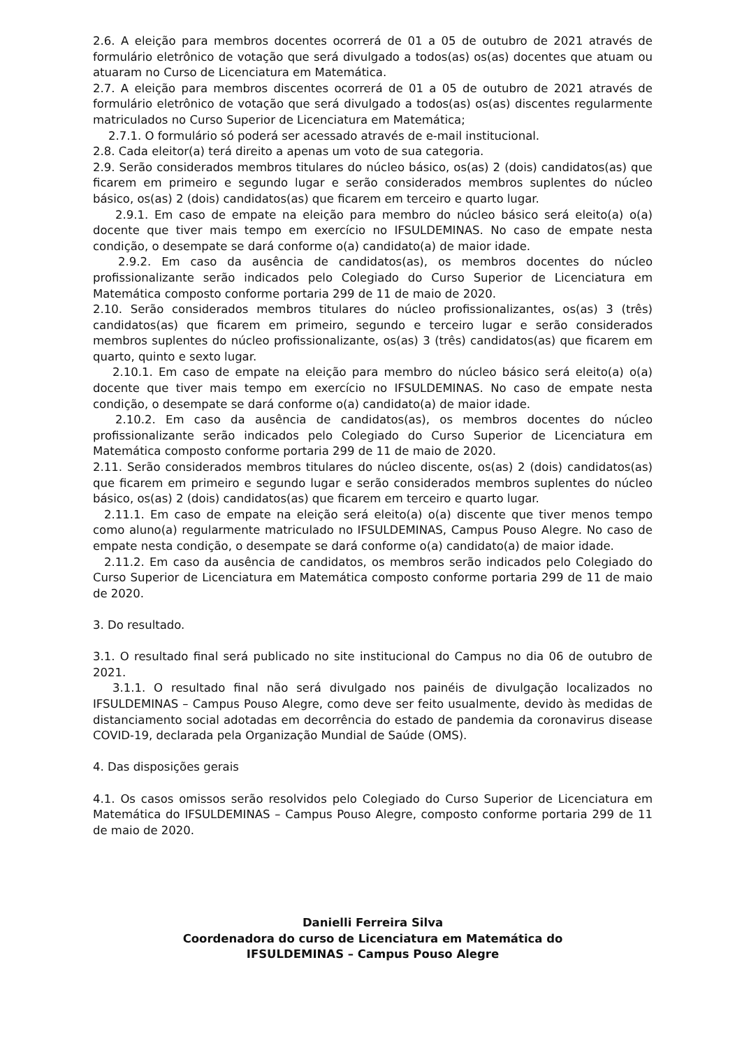2.6. A eleição para membros docentes ocorrerá de 01 a 05 de outubro de 2021 através de formulário eletrônico de votação que será divulgado a todos(as) os(as) docentes que atuam ou atuaram no Curso de Licenciatura em Matemática.
2.7. A eleição para membros discentes ocorrerá de 01 a 05 de outubro de 2021 através de formulário eletrônico de votação que será divulgado a todos(as) os(as) discentes regularmente matriculados no Curso Superior de Licenciatura em Matemática;
2.7.1. O formulário só poderá ser acessado através de e-mail institucional.
2.8. Cada eleitor(a) terá direito a apenas um voto de sua categoria.
2.9. Serão considerados membros titulares do núcleo básico, os(as) 2 (dois) candidatos(as) que ficarem em primeiro e segundo lugar e serão considerados membros suplentes do núcleo básico, os(as) 2 (dois) candidatos(as) que ficarem em terceiro e quarto lugar.
2.9.1. Em caso de empate na eleição para membro do núcleo básico será eleito(a) o(a) docente que tiver mais tempo em exercício no IFSULDEMINAS. No caso de empate nesta condição, o desempate se dará conforme o(a) candidato(a) de maior idade.
2.9.2. Em caso da ausência de candidatos(as), os membros docentes do núcleo profissionalizante serão indicados pelo Colegiado do Curso Superior de Licenciatura em Matemática composto conforme portaria 299 de 11 de maio de 2020.
2.10. Serão considerados membros titulares do núcleo profissionalizantes, os(as) 3 (três) candidatos(as) que ficarem em primeiro, segundo e terceiro lugar e serão considerados membros suplentes do núcleo profissionalizante, os(as) 3 (três) candidatos(as) que ficarem em quarto, quinto e sexto lugar.
2.10.1. Em caso de empate na eleição para membro do núcleo básico será eleito(a) o(a) docente que tiver mais tempo em exercício no IFSULDEMINAS. No caso de empate nesta condição, o desempate se dará conforme o(a) candidato(a) de maior idade.
2.10.2. Em caso da ausência de candidatos(as), os membros docentes do núcleo profissionalizante serão indicados pelo Colegiado do Curso Superior de Licenciatura em Matemática composto conforme portaria 299 de 11 de maio de 2020.
2.11. Serão considerados membros titulares do núcleo discente, os(as) 2 (dois) candidatos(as) que ficarem em primeiro e segundo lugar e serão considerados membros suplentes do núcleo básico, os(as) 2 (dois) candidatos(as) que ficarem em terceiro e quarto lugar.
2.11.1. Em caso de empate na eleição será eleito(a) o(a) discente que tiver menos tempo como aluno(a) regularmente matriculado no IFSULDEMINAS, Campus Pouso Alegre. No caso de empate nesta condição, o desempate se dará conforme o(a) candidato(a) de maior idade.
2.11.2. Em caso da ausência de candidatos, os membros serão indicados pelo Colegiado do Curso Superior de Licenciatura em Matemática composto conforme portaria 299 de 11 de maio de 2020.
3. Do resultado.
3.1. O resultado final será publicado no site institucional do Campus no dia 06 de outubro de 2021.
3.1.1. O resultado final não será divulgado nos painéis de divulgação localizados no IFSULDEMINAS – Campus Pouso Alegre, como deve ser feito usualmente, devido às medidas de distanciamento social adotadas em decorrência do estado de pandemia da coronavirus disease COVID-19, declarada pela Organização Mundial de Saúde (OMS).
4. Das disposições gerais
4.1. Os casos omissos serão resolvidos pelo Colegiado do Curso Superior de Licenciatura em Matemática do IFSULDEMINAS – Campus Pouso Alegre, composto conforme portaria 299 de 11 de maio de 2020.
Danielli Ferreira Silva
Coordenadora do curso de Licenciatura em Matemática do
IFSULDEMINAS – Campus Pouso Alegre